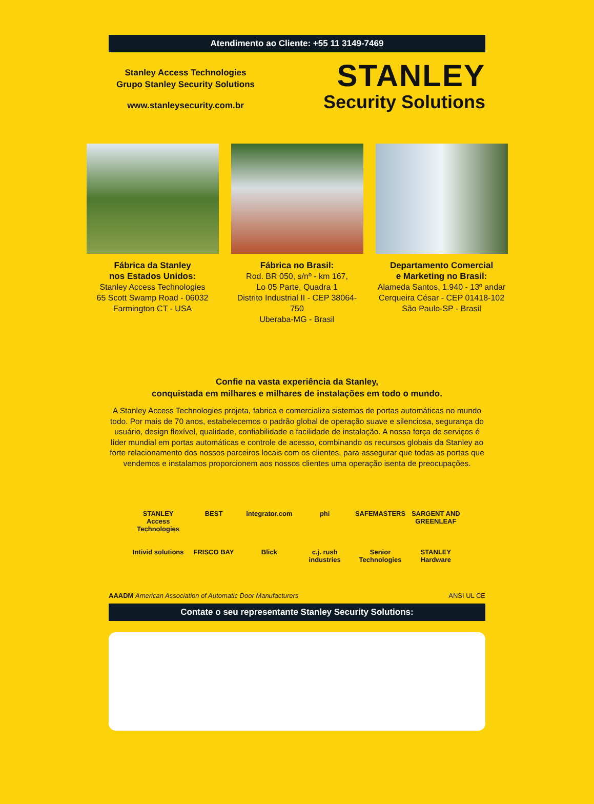Atendimento ao Cliente: +55 11 3149-7469
Stanley Access Technologies
Grupo Stanley Security Solutions
www.stanleysecurity.com.br
STANLEY
Security Solutions
Fábrica da Stanley
nos Estados Unidos:
Stanley Access Technologies
65 Scott Swamp Road - 06032
Farmington CT - USA
Fábrica no Brasil:
Rod. BR 050, s/nº - km 167,
Lo 05 Parte, Quadra 1
Distrito Industrial II - CEP 38064-750
Uberaba-MG - Brasil
Departamento Comercial
e Marketing no Brasil:
Alameda Santos, 1.940 - 13º andar
Cerqueira César - CEP 01418-102
São Paulo-SP - Brasil
Confie na vasta experiência da Stanley,
conquistada em milhares e milhares de instalações em todo o mundo.
A Stanley Access Technologies projeta, fabrica e comercializa sistemas de portas automáticas no mundo todo. Por mais de 70 anos, estabelecemos o padrão global de operação suave e silenciosa, segurança do usuário, design flexível, qualidade, confiabilidade e facilidade de instalação. A nossa força de serviços é líder mundial em portas automáticas e controle de acesso, combinando os recursos globais da Stanley ao forte relacionamento dos nossos parceiros locais com os clientes, para assegurar que todas as portas que vendemos e instalamos proporcionem aos nossos clientes uma operação isenta de preocupações.
STANLEY
Access Technologies
BEST
integrator.com
phi
SAFEMASTERS
SARGENT AND GREENLEAF
Intivid solutions
FRISCO BAY
Blick
c.j. rush industries
Senior Technologies
STANLEY
Hardware
AAADM American Association of Automatic Door Manufacturers
ANSI UL CE
Contate o seu representante Stanley Security Solutions: